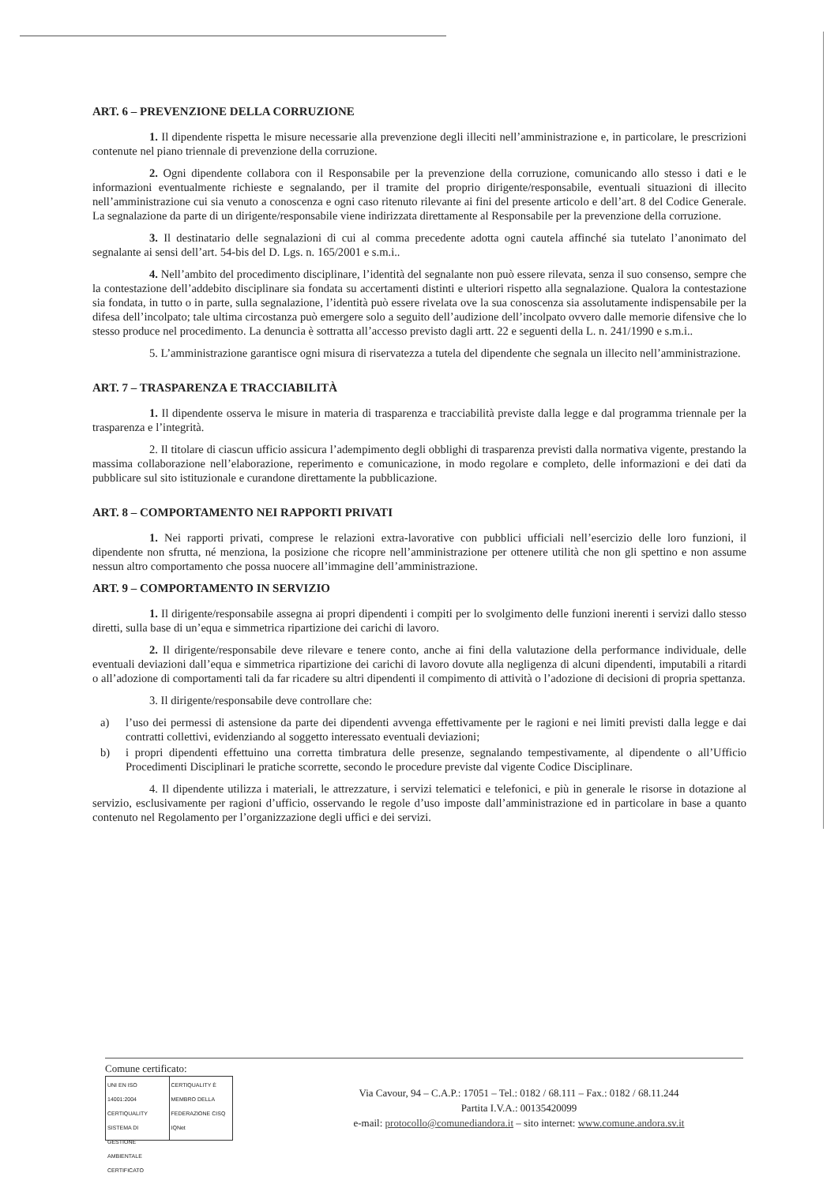ART. 6 – PREVENZIONE DELLA CORRUZIONE
1. Il dipendente rispetta le misure necessarie alla prevenzione degli illeciti nell’amministrazione e, in particolare, le prescrizioni contenute nel piano triennale di prevenzione della corruzione.
2. Ogni dipendente collabora con il Responsabile per la prevenzione della corruzione, comunicando allo stesso i dati e le informazioni eventualmente richieste e segnalando, per il tramite del proprio dirigente/responsabile, eventuali situazioni di illecito nell’amministrazione cui sia venuto a conoscenza e ogni caso ritenuto rilevante ai fini del presente articolo e dell’art. 8 del Codice Generale. La segnalazione da parte di un dirigente/responsabile viene indirizzata direttamente al Responsabile per la prevenzione della corruzione.
3. Il destinatario delle segnalazioni di cui al comma precedente adotta ogni cautela affinché sia tutelato l’anonimato del segnalante ai sensi dell’art. 54-bis del D. Lgs. n. 165/2001 e s.m.i..
4. Nell’ambito del procedimento disciplinare, l’identità del segnalante non può essere rilevata, senza il suo consenso, sempre che la contestazione dell’addebito disciplinare sia fondata su accertamenti distinti e ulteriori rispetto alla segnalazione. Qualora la contestazione sia fondata, in tutto o in parte, sulla segnalazione, l’identità può essere rivelata ove la sua conoscenza sia assolutamente indispensabile per la difesa dell’incolpato; tale ultima circostanza può emergere solo a seguito dell’audizione dell’incolpato ovvero dalle memorie difensive che lo stesso produce nel procedimento. La denuncia è sottratta all’accesso previsto dagli artt. 22 e seguenti della L. n. 241/1990 e s.m.i..
5. L’amministrazione garantisce ogni misura di riservatezza a tutela del dipendente che segnala un illecito nell’amministrazione.
ART. 7 – TRASPARENZA E TRACCIABILITÀ
1. Il dipendente osserva le misure in materia di trasparenza e tracciabilità previste dalla legge e dal programma triennale per la trasparenza e l’integrità.
2. Il titolare di ciascun ufficio assicura l’adempimento degli obblighi di trasparenza previsti dalla normativa vigente, prestando la massima collaborazione nell’elaborazione, reperimento e comunicazione, in modo regolare e completo, delle informazioni e dei dati da pubblicare sul sito istituzionale e curandone direttamente la pubblicazione.
ART. 8 – COMPORTAMENTO NEI RAPPORTI PRIVATI
1. Nei rapporti privati, comprese le relazioni extra-lavorative con pubblici ufficiali nell’esercizio delle loro funzioni, il dipendente non sfrutta, né menziona, la posizione che ricopre nell’amministrazione per ottenere utilità che non gli spettino e non assume nessun altro comportamento che possa nuocere all’immagine dell’amministrazione.
ART. 9 – COMPORTAMENTO IN SERVIZIO
1. Il dirigente/responsabile assegna ai propri dipendenti i compiti per lo svolgimento delle funzioni inerenti i servizi dallo stesso diretti, sulla base di un’equa e simmetrica ripartizione dei carichi di lavoro.
2. Il dirigente/responsabile deve rilevare e tenere conto, anche ai fini della valutazione della performance individuale, delle eventuali deviazioni dall’equa e simmetrica ripartizione dei carichi di lavoro dovute alla negligenza di alcuni dipendenti, imputabili a ritardi o all’adozione di comportamenti tali da far ricadere su altri dipendenti il compimento di attività o l’adozione di decisioni di propria spettanza.
3. Il dirigente/responsabile deve controllare che:
a) l’uso dei permessi di astensione da parte dei dipendenti avvenga effettivamente per le ragioni e nei limiti previsti dalla legge e dai contratti collettivi, evidenziando al soggetto interessato eventuali deviazioni;
b) i propri dipendenti effettuino una corretta timbratura delle presenze, segnalando tempestivamente, al dipendente o all’Ufficio Procedimenti Disciplinari le pratiche scorrette, secondo le procedure previste dal vigente Codice Disciplinare.
4. Il dipendente utilizza i materiali, le attrezzature, i servizi telematici e telefonici, e più in generale le risorse in dotazione al servizio, esclusivamente per ragioni d’ufficio, osservando le regole d’uso imposte dall’amministrazione ed in particolare in base a quanto contenuto nel Regolamento per l’organizzazione degli uffici e dei servizi.
Comune certificato:
UNI EN ISO 14001:2004
CERTIQUALITY
SISTEMA DI GESTIONE AMBIENTALE CERTIFICATO
CERTIQUALITY È MEMBRO DELLA FEDERAZIONE CISQ
IQNet
Via Cavour, 94 – C.A.P.: 17051 – Tel.: 0182 / 68.111 – Fax.: 0182 / 68.11.244
Partita I.V.A.: 00135420099
e-mail: protocollo@comunediandora.it – sito internet: www.comune.andora.sv.it